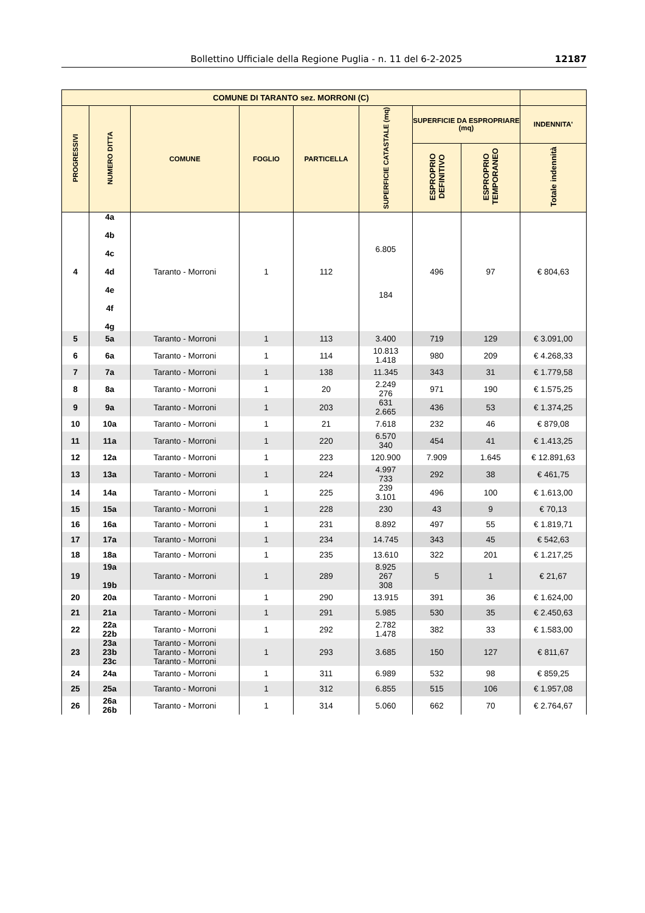Bollettino Ufficiale della Regione Puglia - n. 11 del 6-2-2025 12187
| COMUNE DI TARANTO sez. MORRONI (C) | | | | | | | | |
| --- | --- | --- | --- | --- | --- | --- | --- | --- |
| PROGRESSIVI | NUMERO DITTA | COMUNE | FOGLIO | PARTICELLA | SUPERFICIE CATASTALE (mq) | SUPERFICIE DA ESPROPRIARE (mq) | | INDENNITA' |
| | | | | | | ESPROPRIO DEFINITIVO | ESPROPRIO TEMPORANEO | Totale indennità |
| 4 | 4a 4b 4c 4d 4e 4f 4g | Taranto - Morroni | 1 | 112 | 6.805 184 | 496 | 97 | € 804,63 |
| 5 | 5a | Taranto - Morroni | 1 | 113 | 3.400 | 719 | 129 | € 3.091,00 |
| 6 | 6a | Taranto - Morroni | 1 | 114 | 10.813 1.418 | 980 | 209 | € 4.268,33 |
| 7 | 7a | Taranto - Morroni | 1 | 138 | 11.345 | 343 | 31 | € 1.779,58 |
| 8 | 8a | Taranto - Morroni | 1 | 20 | 2.249 276 | 971 | 190 | € 1.575,25 |
| 9 | 9a | Taranto - Morroni | 1 | 203 | 631 2.665 | 436 | 53 | € 1.374,25 |
| 10 | 10a | Taranto - Morroni | 1 | 21 | 7.618 | 232 | 46 | € 879,08 |
| 11 | 11a | Taranto - Morroni | 1 | 220 | 6.570 340 | 454 | 41 | € 1.413,25 |
| 12 | 12a | Taranto - Morroni | 1 | 223 | 120.900 | 7.909 | 1.645 | € 12.891,63 |
| 13 | 13a | Taranto - Morroni | 1 | 224 | 4.997 733 | 292 | 38 | € 461,75 |
| 14 | 14a | Taranto - Morroni | 1 | 225 | 239 3.101 | 496 | 100 | € 1.613,00 |
| 15 | 15a | Taranto - Morroni | 1 | 228 | 230 | 43 | 9 | € 70,13 |
| 16 | 16a | Taranto - Morroni | 1 | 231 | 8.892 | 497 | 55 | € 1.819,71 |
| 17 | 17a | Taranto - Morroni | 1 | 234 | 14.745 | 343 | 45 | € 542,63 |
| 18 | 18a | Taranto - Morroni | 1 | 235 | 13.610 | 322 | 201 | € 1.217,25 |
| 19 | 19a 19b | Taranto - Morroni | 1 | 289 | 8.925 267 308 | 5 | 1 | € 21,67 |
| 20 | 20a | Taranto - Morroni | 1 | 290 | 13.915 | 391 | 36 | € 1.624,00 |
| 21 | 21a | Taranto - Morroni | 1 | 291 | 5.985 | 530 | 35 | € 2.450,63 |
| 22 | 22a 22b | Taranto - Morroni | 1 | 292 | 2.782 1.478 | 382 | 33 | € 1.583,00 |
| 23 | 23a 23b 23c | Taranto - Morroni Taranto - Morroni Taranto - Morroni | 1 | 293 | 3.685 | 150 | 127 | € 811,67 |
| 24 | 24a | Taranto - Morroni | 1 | 311 | 6.989 | 532 | 98 | € 859,25 |
| 25 | 25a | Taranto - Morroni | 1 | 312 | 6.855 | 515 | 106 | € 1.957,08 |
| 26 | 26a 26b | Taranto - Morroni | 1 | 314 | 5.060 | 662 | 70 | € 2.764,67 |